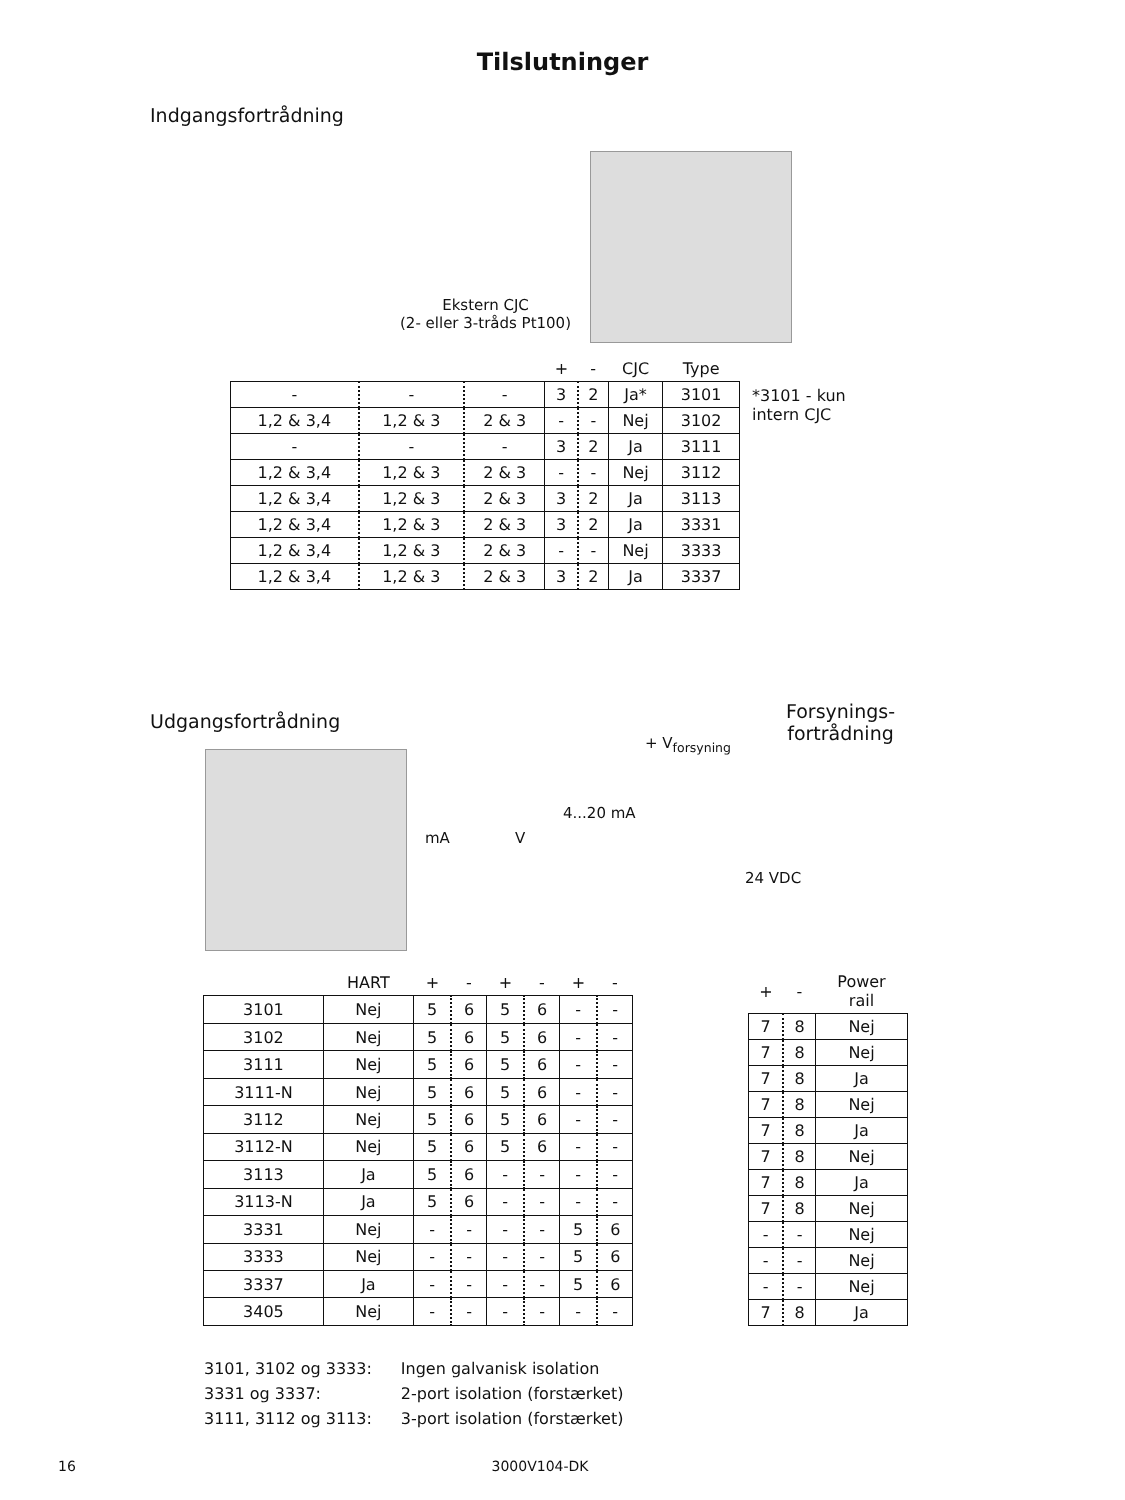Tilslutninger
Indgangsfortrådning
Ekstern CJC
(2- eller 3-tråds Pt100)
| | | | + | - | CJC | Type |
| --- | --- | --- | --- | --- | --- | --- |
| - | - | - | 3 | 2 | Ja* | 3101 |
| 1,2 & 3,4 | 1,2 & 3 | 2 & 3 | - | - | Nej | 3102 |
| - | - | - | 3 | 2 | Ja | 3111 |
| 1,2 & 3,4 | 1,2 & 3 | 2 & 3 | - | - | Nej | 3112 |
| 1,2 & 3,4 | 1,2 & 3 | 2 & 3 | 3 | 2 | Ja | 3113 |
| 1,2 & 3,4 | 1,2 & 3 | 2 & 3 | 3 | 2 | Ja | 3331 |
| 1,2 & 3,4 | 1,2 & 3 | 2 & 3 | - | - | Nej | 3333 |
| 1,2 & 3,4 | 1,2 & 3 | 2 & 3 | 3 | 2 | Ja | 3337 |
*3101 - kun
intern CJC
Udgangsfortrådning
Forsynings-
fortrådning
mA V
4...20 mA
+ V<sub>forsyning</sub>
24 VDC
| | HART | + | - | + | - | + | - |
| --- | --- | --- | --- | --- | --- | --- | --- |
| 3101 | Nej | 5 | 6 | 5 | 6 | - | - |
| 3102 | Nej | 5 | 6 | 5 | 6 | - | - |
| 3111 | Nej | 5 | 6 | 5 | 6 | - | - |
| 3111-N | Nej | 5 | 6 | 5 | 6 | - | - |
| 3112 | Nej | 5 | 6 | 5 | 6 | - | - |
| 3112-N | Nej | 5 | 6 | 5 | 6 | - | - |
| 3113 | Ja | 5 | 6 | - | - | - | - |
| 3113-N | Ja | 5 | 6 | - | - | - | - |
| 3331 | Nej | - | - | - | - | 5 | 6 |
| 3333 | Nej | - | - | - | - | 5 | 6 |
| 3337 | Ja | - | - | - | - | 5 | 6 |
| 3405 | Nej | - | - | - | - | - | - |
| + | - | Power rail |
| --- | --- | --- |
| 7 | 8 | Nej |
| 7 | 8 | Nej |
| 7 | 8 | Ja |
| 7 | 8 | Nej |
| 7 | 8 | Ja |
| 7 | 8 | Nej |
| 7 | 8 | Ja |
| 7 | 8 | Nej |
| - | - | Nej |
| - | - | Nej |
| - | - | Nej |
| 7 | 8 | Ja |
| 3101, 3102 og 3333: | Ingen galvanisk isolation |
| 3331 og 3337: | 2-port isolation (forstærket) |
| 3111, 3112 og 3113: | 3-port isolation (forstærket) |
16
3000V104-DK